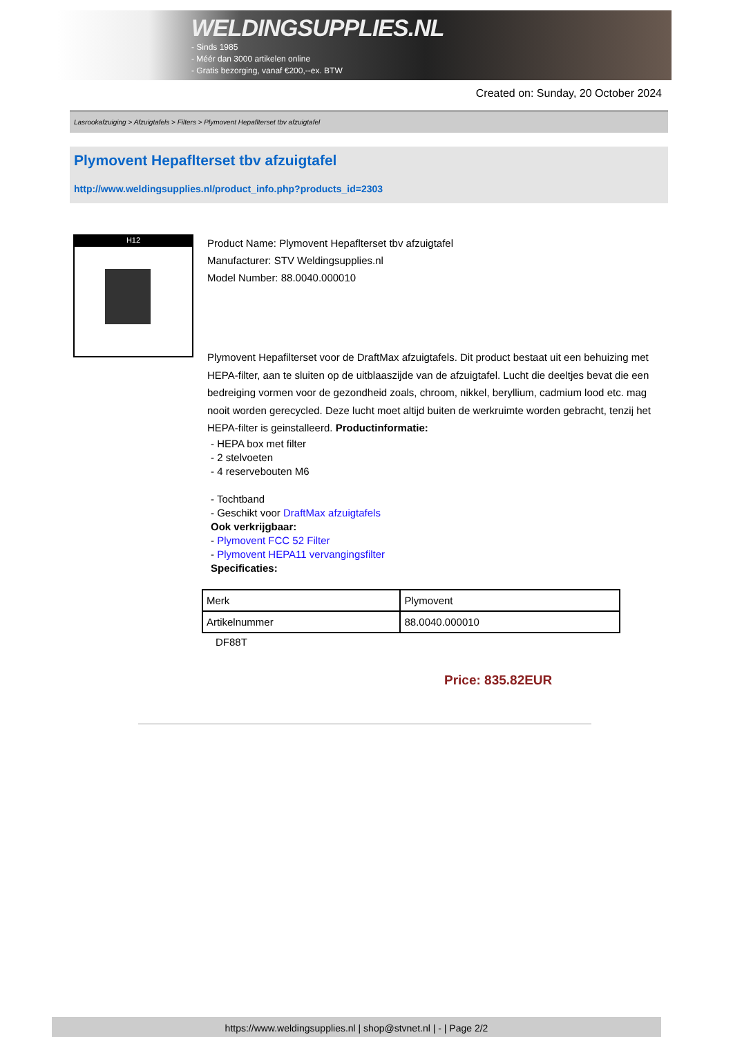WELDINGSUPPLIES.NL
- Sinds 1985
- Méér dan 3000 artikelen online
- Gratis bezorging, vanaf €200,--ex. BTW
Created on: Sunday, 20 October 2024
Lasrookafzuiging > Afzuigtafels > Filters > Plymovent Hepaflterset tbv afzuigtafel
Plymovent Hepaflterset tbv afzuigtafel
http://www.weldingsupplies.nl/product_info.php?products_id=2303
H12
Product Name: Plymovent Hepaflterset tbv afzuigtafel
Manufacturer: STV Weldingsupplies.nl
Model Number: 88.0040.000010
Plymovent Hepafilterset voor de DraftMax afzuigtafels. Dit product bestaat uit een behuizing met HEPA-filter, aan te sluiten op de uitblaaszijde van de afzuigtafel. Lucht die deeltjes bevat die een bedreiging vormen voor de gezondheid zoals, chroom, nikkel, beryllium, cadmium lood etc. mag nooit worden gerecycled. Deze lucht moet altijd buiten de werkruimte worden gebracht, tenzij het HEPA-filter is geinstalleerd. Productinformatie:
- HEPA box met filter
- 2 stelvoeten
- 4 reservebouten M6
- Tochtband
- Geschikt voor DraftMax afzuigtafels
Ook verkrijgbaar:
- Plymovent FCC 52 Filter
- Plymovent HEPA11 vervangingsfilter
Specificaties:
| Merk | Plymovent |
| Artikelnummer | 88.0040.000010 |
DF88T
Price: 835.82EUR
https://www.weldingsupplies.nl | shop@stvnet.nl | - | Page 2/2